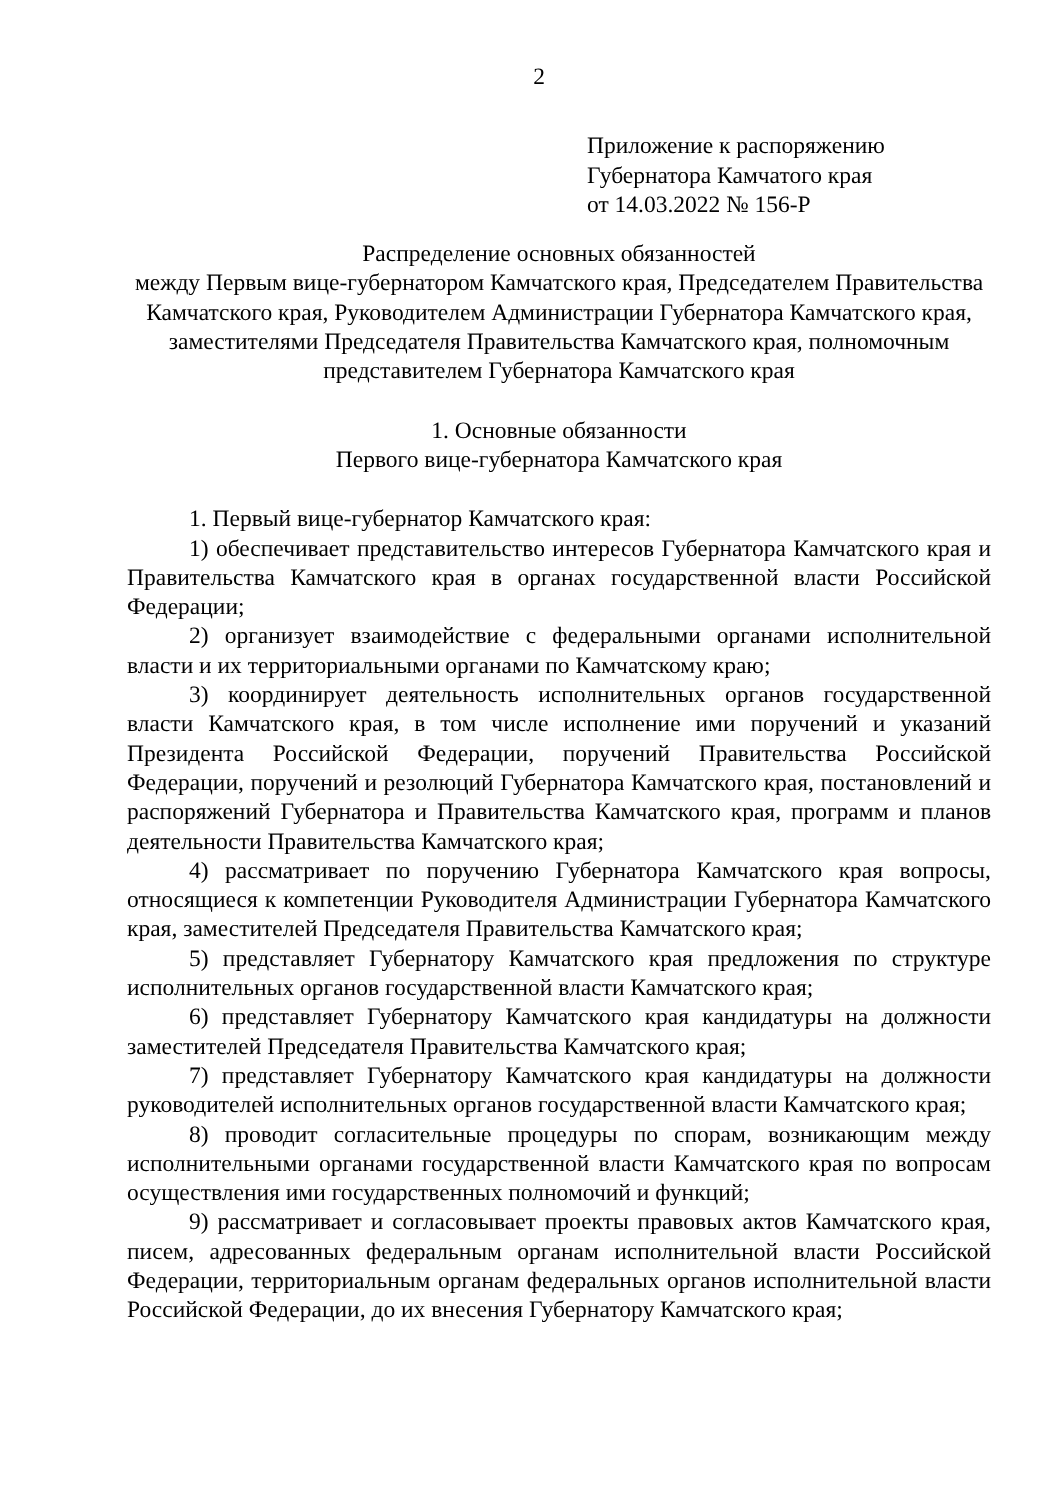2
Приложение к распоряжению
Губернатора Камчатого края
от 14.03.2022 № 156-Р
Распределение основных обязанностей
между Первым вице-губернатором Камчатского края, Председателем Правительства Камчатского края, Руководителем Администрации Губернатора Камчатского края, заместителями Председателя Правительства Камчатского края, полномочным представителем Губернатора Камчатского края
1. Основные обязанности
Первого вице-губернатора Камчатского края
1. Первый вице-губернатор Камчатского края:
1) обеспечивает представительство интересов Губернатора Камчатского края и Правительства Камчатского края в органах государственной власти Российской Федерации;
2) организует взаимодействие с федеральными органами исполнительной власти и их территориальными органами по Камчатскому краю;
3) координирует деятельность исполнительных органов государственной власти Камчатского края, в том числе исполнение ими поручений и указаний Президента Российской Федерации, поручений Правительства Российской Федерации, поручений и резолюций Губернатора Камчатского края, постановлений и распоряжений Губернатора и Правительства Камчатского края, программ и планов деятельности Правительства Камчатского края;
4) рассматривает по поручению Губернатора Камчатского края вопросы, относящиеся к компетенции Руководителя Администрации Губернатора Камчатского края, заместителей Председателя Правительства Камчатского края;
5) представляет Губернатору Камчатского края предложения по структуре исполнительных органов государственной власти Камчатского края;
6) представляет Губернатору Камчатского края кандидатуры на должности заместителей Председателя Правительства Камчатского края;
7) представляет Губернатору Камчатского края кандидатуры на должности руководителей исполнительных органов государственной власти Камчатского края;
8) проводит согласительные процедуры по спорам, возникающим между исполнительными органами государственной власти Камчатского края по вопросам осуществления ими государственных полномочий и функций;
9) рассматривает и согласовывает проекты правовых актов Камчатского края, писем, адресованных федеральным органам исполнительной власти Российской Федерации, территориальным органам федеральных органов исполнительной власти Российской Федерации, до их внесения Губернатору Камчатского края;